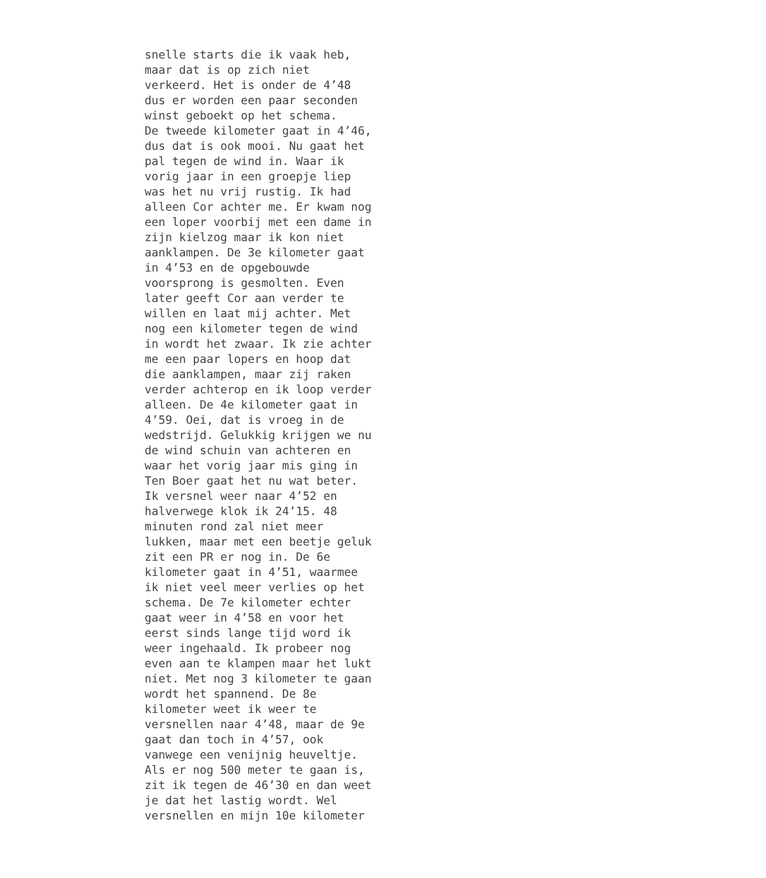snelle starts die ik vaak heb, maar dat is op zich niet verkeerd. Het is onder de 4’48 dus er worden een paar seconden winst geboekt op het schema. De tweede kilometer gaat in 4’46, dus dat is ook mooi. Nu gaat het pal tegen de wind in. Waar ik vorig jaar in een groepje liep was het nu vrij rustig. Ik had alleen Cor achter me. Er kwam nog een loper voorbij met een dame in zijn kielzog maar ik kon niet aanklampen. De 3e kilometer gaat in 4’53 en de opgebouwde voorsprong is gesmolten. Even later geeft Cor aan verder te willen en laat mij achter. Met nog een kilometer tegen de wind in wordt het zwaar. Ik zie achter me een paar lopers en hoop dat die aanklampen, maar zij raken verder achterop en ik loop verder alleen. De 4e kilometer gaat in 4’59. Oei, dat is vroeg in de wedstrijd. Gelukkig krijgen we nu de wind schuin van achteren en waar het vorig jaar mis ging in Ten Boer gaat het nu wat beter. Ik versnel weer naar 4’52 en halverwege klok ik 24’15. 48 minuten rond zal niet meer lukken, maar met een beetje geluk zit een PR er nog in. De 6e kilometer gaat in 4’51, waarmee ik niet veel meer verlies op het schema. De 7e kilometer echter gaat weer in 4’58 en voor het eerst sinds lange tijd word ik weer ingehaald. Ik probeer nog even aan te klampen maar het lukt niet. Met nog 3 kilometer te gaan wordt het spannend. De 8e kilometer weet ik weer te versnellen naar 4’48, maar de 9e gaat dan toch in 4’57, ook vanwege een venijnig heuveltje. Als er nog 500 meter te gaan is, zit ik tegen de 46’30 en dan weet je dat het lastig wordt. Wel versnellen en mijn 10e kilometer